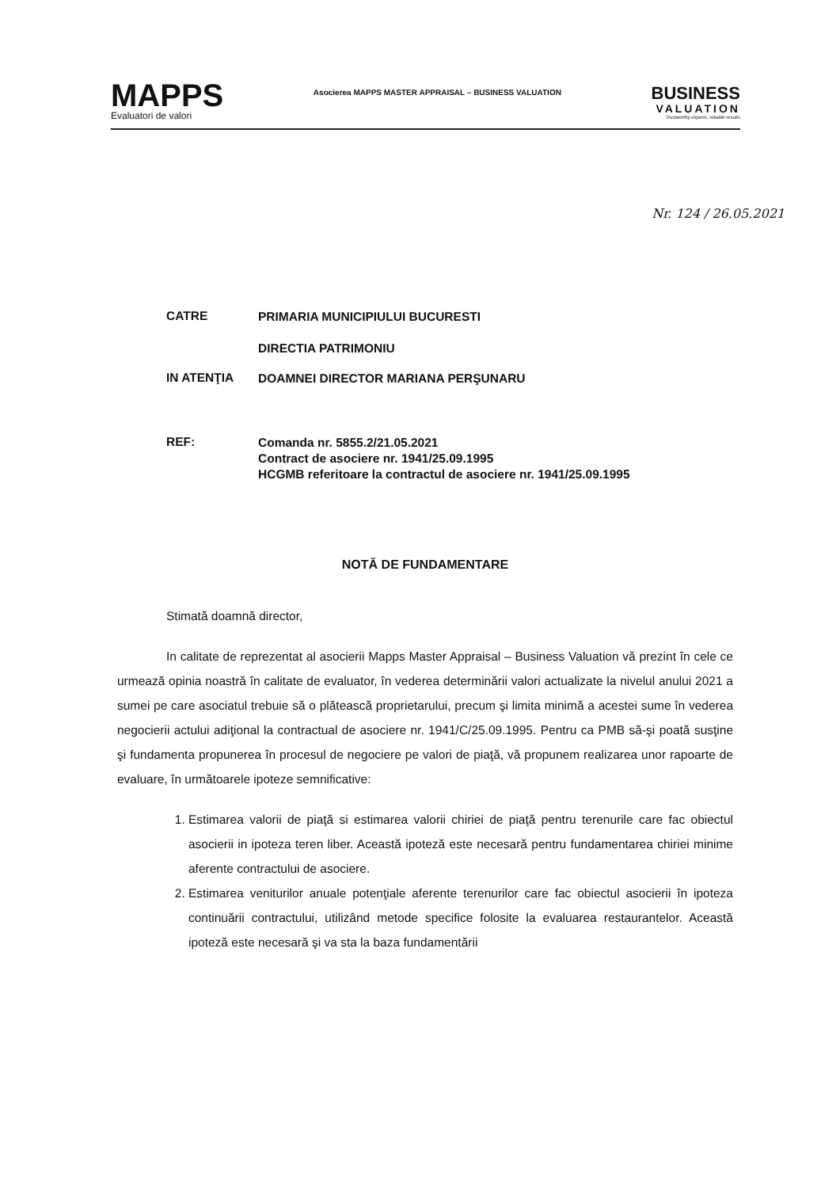MAPPS
Evaluatori de valori
Asocierea MAPPS MASTER APPRAISAL – BUSINESS VALUATION
BUSINESS
VALUATION
Trustworthy experts, reliable results
Nr. 124 / 26.05.2021
CATRE
PRIMARIA MUNICIPIULUI BUCURESTI
DIRECTIA PATRIMONIU
IN ATENŢIA
DOAMNEI DIRECTOR MARIANA PERŞUNARU
REF:
Comanda nr. 5855.2/21.05.2021
Contract de asociere nr. 1941/25.09.1995
HCGMB referitoare la contractul de asociere nr. 1941/25.09.1995
NOTĂ DE FUNDAMENTARE
Stimată doamnă director,
In calitate de reprezentat al asocierii Mapps Master Appraisal – Business Valuation vă prezint în cele ce urmează opinia noastră în calitate de evaluator, în vederea determinării valori actualizate la nivelul anului 2021 a sumei pe care asociatul trebuie să o plătească proprietarului, precum şi limita minimă a acestei sume în vederea negocierii actului adiţional la contractual de asociere nr. 1941/C/25.09.1995. Pentru ca PMB să-şi poată susţine şi fundamenta propunerea în procesul de negociere pe valori de piaţă, vă propunem realizarea unor rapoarte de evaluare, în următoarele ipoteze semnificative:
1. Estimarea valorii de piaţă si estimarea valorii chiriei de piaţă pentru terenurile care fac obiectul asocierii in ipoteza teren liber. Această ipoteză este necesară pentru fundamentarea chiriei minime aferente contractului de asociere.
2. Estimarea veniturilor anuale potenţiale aferente terenurilor care fac obiectul asocierii în ipoteza continuării contractului, utilizând metode specifice folosite la evaluarea restaurantelor. Această ipoteză este necesară şi va sta la baza fundamentării